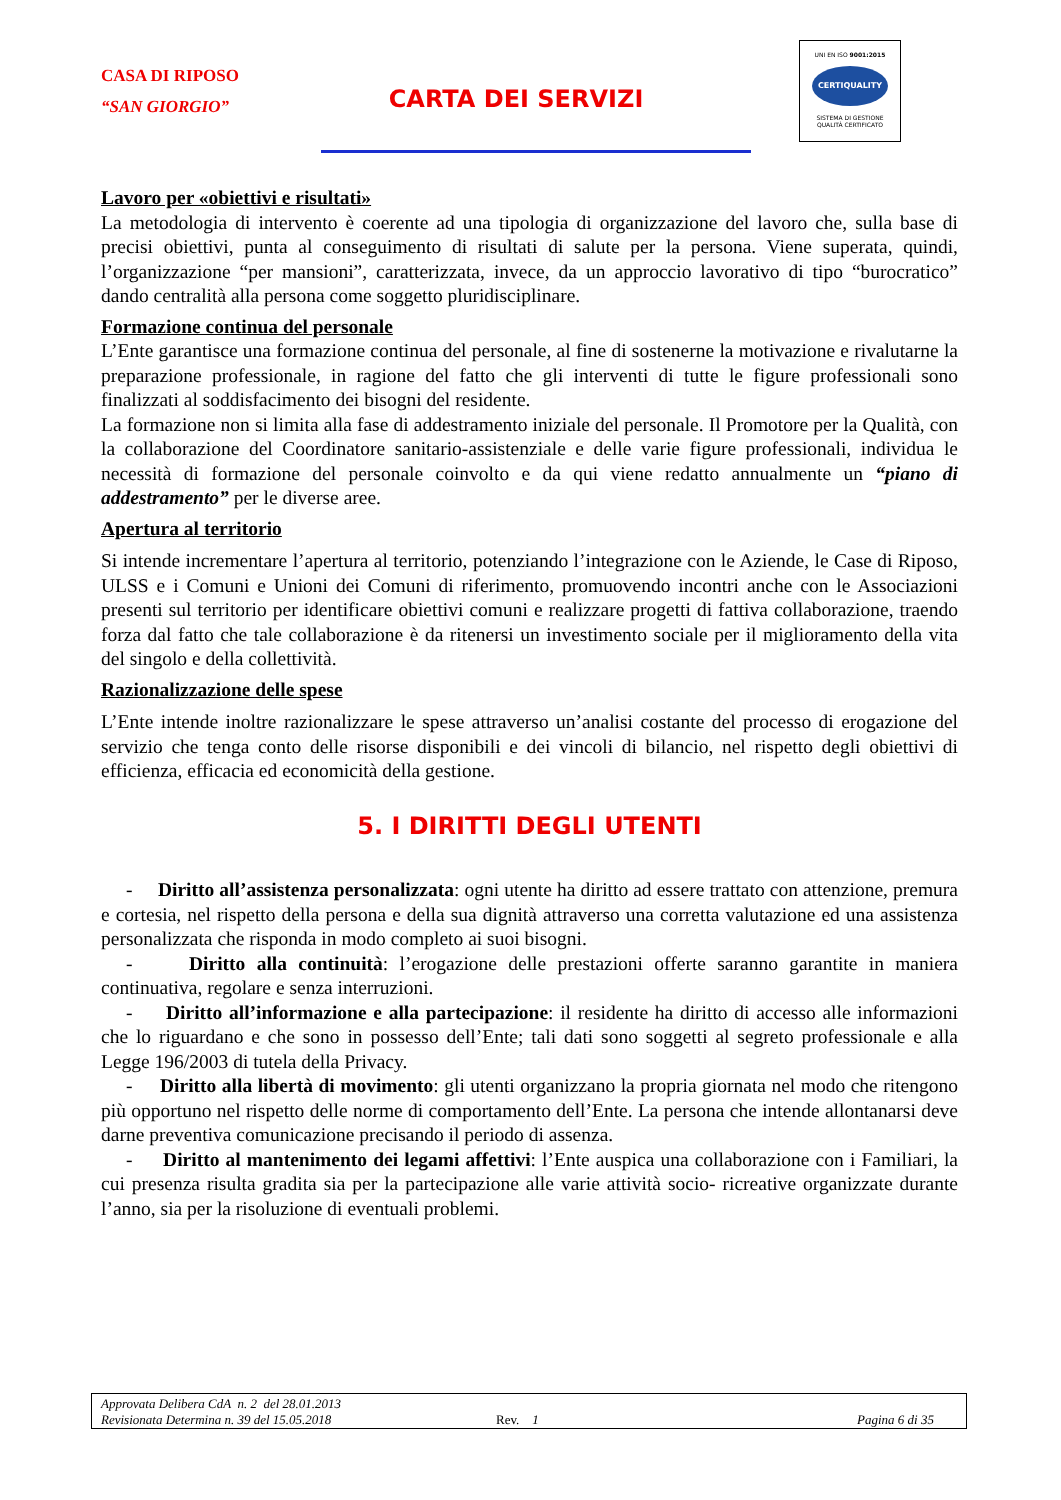CASA DI RIPOSO
“SAN GIORGIO”
CARTA DEI SERVIZI
UNI EN ISO 9001:2015
CERTIQUALITY
SISTEMA DI GESTIONE
QUALITÀ CERTIFICATO
Lavoro per «obiettivi e risultati»
La metodologia di intervento è coerente ad una tipologia di organizzazione del lavoro che, sulla base di precisi obiettivi, punta al conseguimento di risultati di salute per la persona. Viene superata, quindi, l’organizzazione “per mansioni”, caratterizzata, invece, da un approccio lavorativo di tipo “burocratico” dando centralità alla persona come soggetto pluridisciplinare.
Formazione continua del personale
L’Ente garantisce una formazione continua del personale, al fine di sostenerne la motivazione e rivalutarne la preparazione professionale, in ragione del fatto che gli interventi di tutte le figure professionali sono finalizzati al soddisfacimento dei bisogni del residente.
La formazione non si limita alla fase di addestramento iniziale del personale. Il Promotore per la Qualità, con la collaborazione del Coordinatore sanitario-assistenziale e delle varie figure professionali, individua le necessità di formazione del personale coinvolto e da qui viene redatto annualmente un “piano di addestramento” per le diverse aree.
Apertura al territorio
Si intende incrementare l’apertura al territorio, potenziando l’integrazione con le Aziende, le Case di Riposo, ULSS e i Comuni e Unioni dei Comuni di riferimento, promuovendo incontri anche con le Associazioni presenti sul territorio per identificare obiettivi comuni e realizzare progetti di fattiva collaborazione, traendo forza dal fatto che tale collaborazione è da ritenersi un investimento sociale per il miglioramento della vita del singolo e della collettività.
Razionalizzazione delle spese
L’Ente intende inoltre razionalizzare le spese attraverso un’analisi costante del processo di erogazione del servizio che tenga conto delle risorse disponibili e dei vincoli di bilancio, nel rispetto degli obiettivi di efficienza, efficacia ed economicità della gestione.
5. I DIRITTI DEGLI UTENTI
- Diritto all’assistenza personalizzata: ogni utente ha diritto ad essere trattato con attenzione, premura e cortesia, nel rispetto della persona e della sua dignità attraverso una corretta valutazione ed una assistenza personalizzata che risponda in modo completo ai suoi bisogni.
- Diritto alla continuità: l’erogazione delle prestazioni offerte saranno garantite in maniera continuativa, regolare e senza interruzioni.
- Diritto all’informazione e alla partecipazione: il residente ha diritto di accesso alle informazioni che lo riguardano e che sono in possesso dell’Ente; tali dati sono soggetti al segreto professionale e alla Legge 196/2003 di tutela della Privacy.
- Diritto alla libertà di movimento: gli utenti organizzano la propria giornata nel modo che ritengono più opportuno nel rispetto delle norme di comportamento dell’Ente. La persona che intende allontanarsi deve darne preventiva comunicazione precisando il periodo di assenza.
- Diritto al mantenimento dei legami affettivi: l’Ente auspica una collaborazione con i Familiari, la cui presenza risulta gradita sia per la partecipazione alle varie attività socio- ricreative organizzate durante l’anno, sia per la risoluzione di eventuali problemi.
Approvata Delibera CdA n. 2 del 28.01.2013
Revisionata Determina n. 39 del 15.05.2018 Rev. 1 Pagina 6 di 35